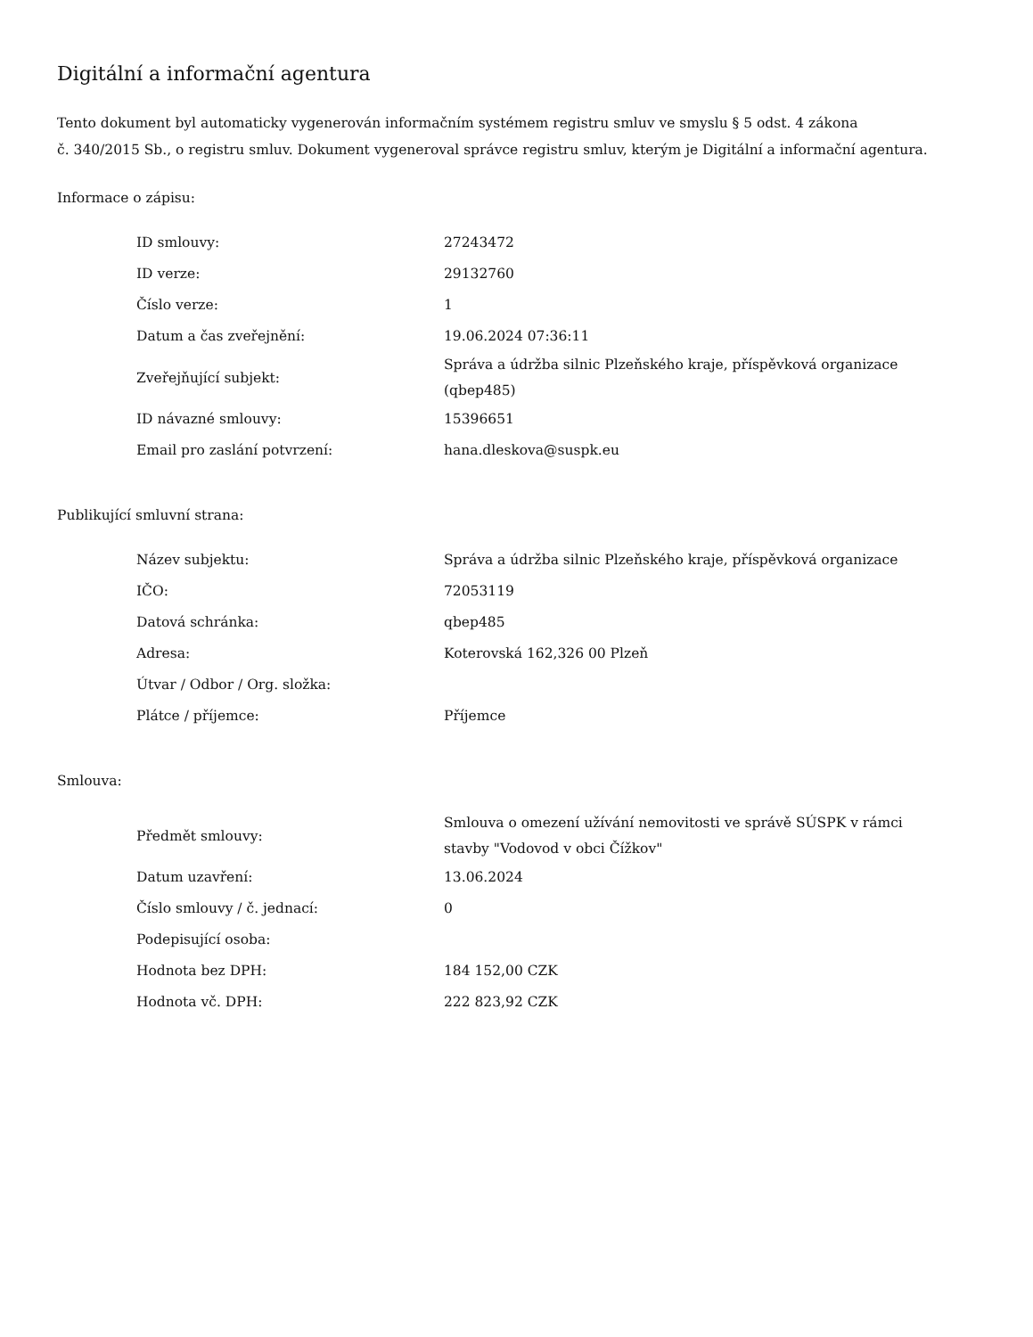Digitální a informační agentura
Tento dokument byl automaticky vygenerován informačním systémem registru smluv ve smyslu § 5 odst. 4 zákona
č. 340/2015 Sb., o registru smluv. Dokument vygeneroval správce registru smluv, kterým je Digitální a informační agentura.
Informace o zápisu:
| ID smlouvy: | 27243472 |
| ID verze: | 29132760 |
| Číslo verze: | 1 |
| Datum a čas zveřejnění: | 19.06.2024 07:36:11 |
| Zveřejňující subjekt: | Správa a údržba silnic Plzeňského kraje, příspěvková organizace (qbep485) |
| ID návazné smlouvy: | 15396651 |
| Email pro zaslání potvrzení: | hana.dleskova@suspk.eu |
Publikující smluvní strana:
| Název subjektu: | Správa a údržba silnic Plzeňského kraje, příspěvková organizace |
| IČO: | 72053119 |
| Datová schránka: | qbep485 |
| Adresa: | Koterovská 162,326 00 Plzeň |
| Útvar / Odbor / Org. složka: | |
| Plátce / příjemce: | Příjemce |
Smlouva:
| Předmět smlouvy: | Smlouva o omezení užívání nemovitosti ve správě SÚSPK v rámci stavby "Vodovod v obci Čížkov" |
| Datum uzavření: | 13.06.2024 |
| Číslo smlouvy / č. jednací: | 0 |
| Podepisující osoba: | |
| Hodnota bez DPH: | 184 152,00 CZK |
| Hodnota vč. DPH: | 222 823,92 CZK |